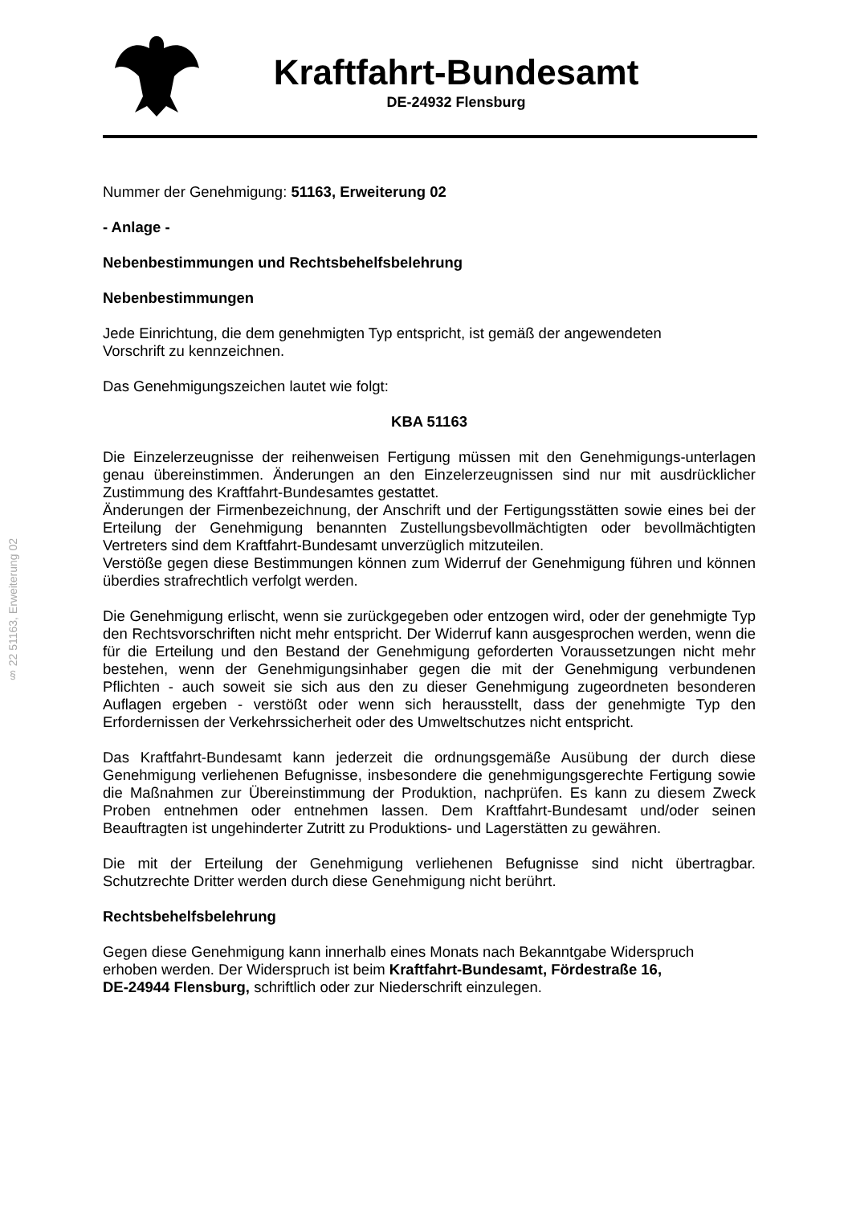Kraftfahrt-Bundesamt
DE-24932 Flensburg
§ 22 51163, Erweiterung 02
Nummer der Genehmigung: 51163, Erweiterung 02
- Anlage -
Nebenbestimmungen und Rechtsbehelfsbelehrung
Nebenbestimmungen
Jede Einrichtung, die dem genehmigten Typ entspricht, ist gemäß der angewendeten
Vorschrift zu kennzeichnen.
Das Genehmigungszeichen lautet wie folgt:
KBA 51163
Die Einzelerzeugnisse der reihenweisen Fertigung müssen mit den Genehmigungs-unterlagen genau übereinstimmen. Änderungen an den Einzelerzeugnissen sind nur mit ausdrücklicher Zustimmung des Kraftfahrt-Bundesamtes gestattet.
Änderungen der Firmenbezeichnung, der Anschrift und der Fertigungsstätten sowie eines bei der Erteilung der Genehmigung benannten Zustellungsbevollmächtigten oder bevollmächtigten Vertreters sind dem Kraftfahrt-Bundesamt unverzüglich mitzuteilen.
Verstöße gegen diese Bestimmungen können zum Widerruf der Genehmigung führen und können überdies strafrechtlich verfolgt werden.
Die Genehmigung erlischt, wenn sie zurückgegeben oder entzogen wird, oder der genehmigte Typ den Rechtsvorschriften nicht mehr entspricht. Der Widerruf kann ausgesprochen werden, wenn die für die Erteilung und den Bestand der Genehmigung geforderten Voraussetzungen nicht mehr bestehen, wenn der Genehmigungsinhaber gegen die mit der Genehmigung verbundenen Pflichten - auch soweit sie sich aus den zu dieser Genehmigung zugeordneten besonderen Auflagen ergeben - verstößt oder wenn sich herausstellt, dass der genehmigte Typ den Erfordernissen der Verkehrssicherheit oder des Umweltschutzes nicht entspricht.
Das Kraftfahrt-Bundesamt kann jederzeit die ordnungsgemäße Ausübung der durch diese Genehmigung verliehenen Befugnisse, insbesondere die genehmigungsgerechte Fertigung sowie die Maßnahmen zur Übereinstimmung der Produktion, nachprüfen. Es kann zu diesem Zweck Proben entnehmen oder entnehmen lassen. Dem Kraftfahrt-Bundesamt und/oder seinen Beauftragten ist ungehinderter Zutritt zu Produktions- und Lagerstätten zu gewähren.
Die mit der Erteilung der Genehmigung verliehenen Befugnisse sind nicht übertragbar. Schutzrechte Dritter werden durch diese Genehmigung nicht berührt.
Rechtsbehelfsbelehrung
Gegen diese Genehmigung kann innerhalb eines Monats nach Bekanntgabe Widerspruch
erhoben werden. Der Widerspruch ist beim Kraftfahrt-Bundesamt, Fördestraße 16,
DE-24944 Flensburg, schriftlich oder zur Niederschrift einzulegen.